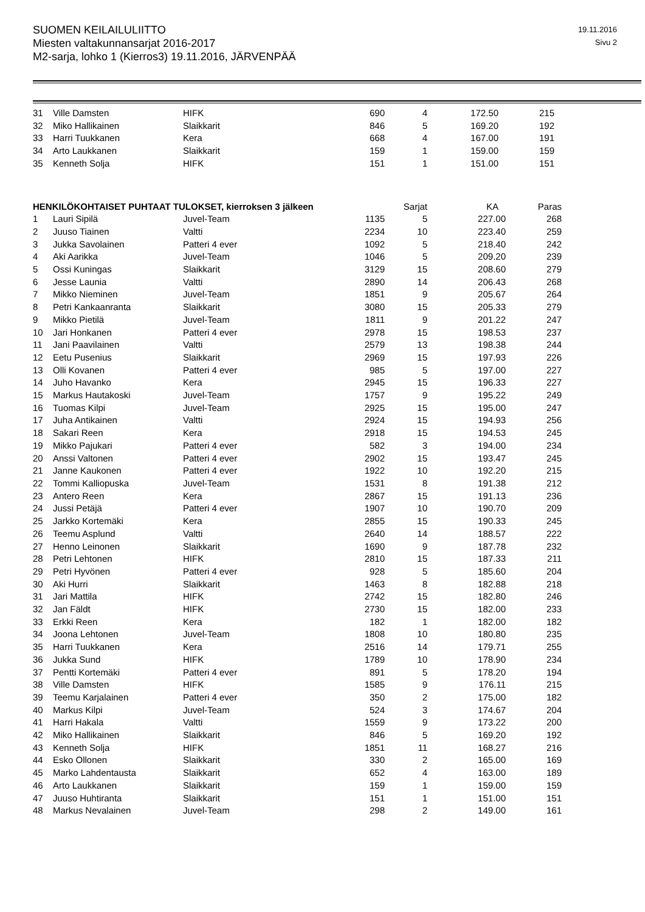SUOMEN KEILAILULIITTO
Miesten valtakunnansarjat 2016-2017
M2-sarja, lohko 1 (Kierros3) 19.11.2016, JÄRVENPÄÄ
19.11.2016
Sivu 2
| 31 | Ville Damsten | HIFK | 690 | 4 | 172.50 | 215 |
| 32 | Miko Hallikainen | Slaikkarit | 846 | 5 | 169.20 | 192 |
| 33 | Harri Tuukkanen | Kera | 668 | 4 | 167.00 | 191 |
| 34 | Arto Laukkanen | Slaikkarit | 159 | 1 | 159.00 | 159 |
| 35 | Kenneth Solja | HIFK | 151 | 1 | 151.00 | 151 |
| HENKILÖKOHTAISET PUHTAAT TULOKSET, kierroksen 3 jälkeen | | | | Sarjat | KA | Paras |
| --- | --- | --- | --- | --- | --- | --- |
| 1 | Lauri Sipilä | Juvel-Team | 1135 | 5 | 227.00 | 268 |
| 2 | Juuso Tiainen | Valtti | 2234 | 10 | 223.40 | 259 |
| 3 | Jukka Savolainen | Patteri 4 ever | 1092 | 5 | 218.40 | 242 |
| 4 | Aki Aarikka | Juvel-Team | 1046 | 5 | 209.20 | 239 |
| 5 | Ossi Kuningas | Slaikkarit | 3129 | 15 | 208.60 | 279 |
| 6 | Jesse Launia | Valtti | 2890 | 14 | 206.43 | 268 |
| 7 | Mikko Nieminen | Juvel-Team | 1851 | 9 | 205.67 | 264 |
| 8 | Petri Kankaanranta | Slaikkarit | 3080 | 15 | 205.33 | 279 |
| 9 | Mikko Pietilä | Juvel-Team | 1811 | 9 | 201.22 | 247 |
| 10 | Jari Honkanen | Patteri 4 ever | 2978 | 15 | 198.53 | 237 |
| 11 | Jani Paavilainen | Valtti | 2579 | 13 | 198.38 | 244 |
| 12 | Eetu Pusenius | Slaikkarit | 2969 | 15 | 197.93 | 226 |
| 13 | Olli Kovanen | Patteri 4 ever | 985 | 5 | 197.00 | 227 |
| 14 | Juho Havanko | Kera | 2945 | 15 | 196.33 | 227 |
| 15 | Markus Hautakoski | Juvel-Team | 1757 | 9 | 195.22 | 249 |
| 16 | Tuomas Kilpi | Juvel-Team | 2925 | 15 | 195.00 | 247 |
| 17 | Juha Antikainen | Valtti | 2924 | 15 | 194.93 | 256 |
| 18 | Sakari Reen | Kera | 2918 | 15 | 194.53 | 245 |
| 19 | Mikko Pajukari | Patteri 4 ever | 582 | 3 | 194.00 | 234 |
| 20 | Anssi Valtonen | Patteri 4 ever | 2902 | 15 | 193.47 | 245 |
| 21 | Janne Kaukonen | Patteri 4 ever | 1922 | 10 | 192.20 | 215 |
| 22 | Tommi Kalliopuska | Juvel-Team | 1531 | 8 | 191.38 | 212 |
| 23 | Antero Reen | Kera | 2867 | 15 | 191.13 | 236 |
| 24 | Jussi Petäjä | Patteri 4 ever | 1907 | 10 | 190.70 | 209 |
| 25 | Jarkko Kortemäki | Kera | 2855 | 15 | 190.33 | 245 |
| 26 | Teemu Asplund | Valtti | 2640 | 14 | 188.57 | 222 |
| 27 | Henno Leinonen | Slaikkarit | 1690 | 9 | 187.78 | 232 |
| 28 | Petri Lehtonen | HIFK | 2810 | 15 | 187.33 | 211 |
| 29 | Petri Hyvönen | Patteri 4 ever | 928 | 5 | 185.60 | 204 |
| 30 | Aki Hurri | Slaikkarit | 1463 | 8 | 182.88 | 218 |
| 31 | Jari Mattila | HIFK | 2742 | 15 | 182.80 | 246 |
| 32 | Jan Fäldt | HIFK | 2730 | 15 | 182.00 | 233 |
| 33 | Erkki Reen | Kera | 182 | 1 | 182.00 | 182 |
| 34 | Joona Lehtonen | Juvel-Team | 1808 | 10 | 180.80 | 235 |
| 35 | Harri Tuukkanen | Kera | 2516 | 14 | 179.71 | 255 |
| 36 | Jukka Sund | HIFK | 1789 | 10 | 178.90 | 234 |
| 37 | Pentti Kortemäki | Patteri 4 ever | 891 | 5 | 178.20 | 194 |
| 38 | Ville Damsten | HIFK | 1585 | 9 | 176.11 | 215 |
| 39 | Teemu Karjalainen | Patteri 4 ever | 350 | 2 | 175.00 | 182 |
| 40 | Markus Kilpi | Juvel-Team | 524 | 3 | 174.67 | 204 |
| 41 | Harri Hakala | Valtti | 1559 | 9 | 173.22 | 200 |
| 42 | Miko Hallikainen | Slaikkarit | 846 | 5 | 169.20 | 192 |
| 43 | Kenneth Solja | HIFK | 1851 | 11 | 168.27 | 216 |
| 44 | Esko Ollonen | Slaikkarit | 330 | 2 | 165.00 | 169 |
| 45 | Marko Lahdentausta | Slaikkarit | 652 | 4 | 163.00 | 189 |
| 46 | Arto Laukkanen | Slaikkarit | 159 | 1 | 159.00 | 159 |
| 47 | Juuso Huhtiranta | Slaikkarit | 151 | 1 | 151.00 | 151 |
| 48 | Markus Nevalainen | Juvel-Team | 298 | 2 | 149.00 | 161 |